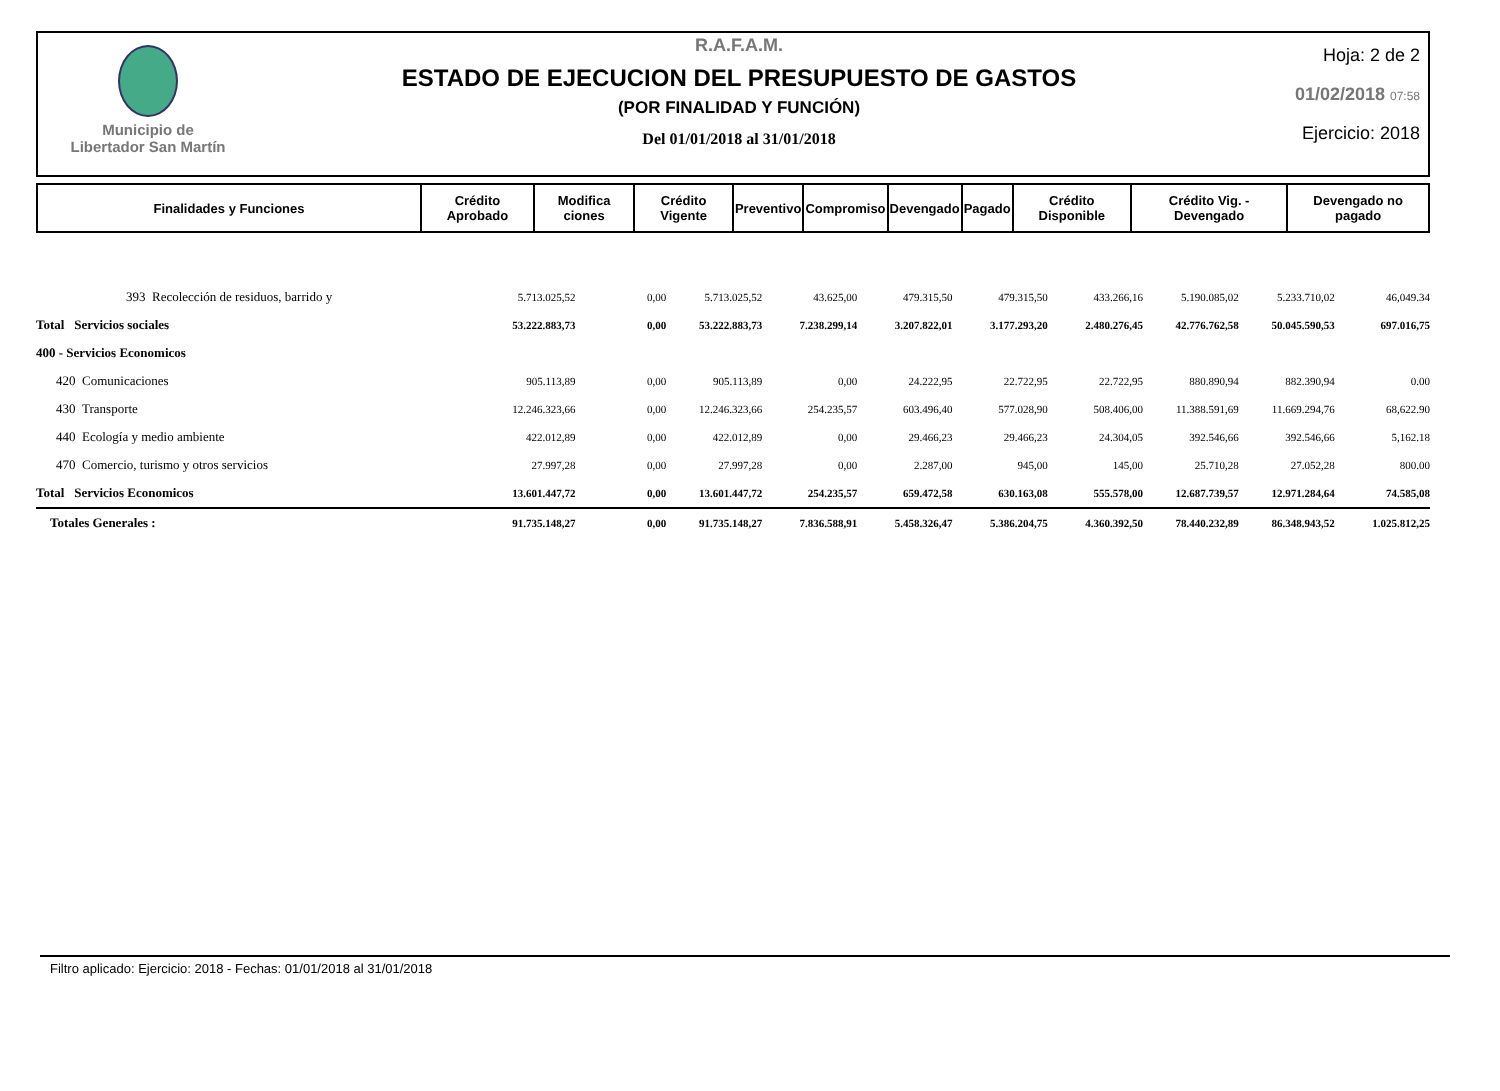Municipio de
Libertador San Martín
R.A.F.A.M.
ESTADO DE EJECUCION DEL PRESUPUESTO DE GASTOS
(POR FINALIDAD Y FUNCIÓN)
Del 01/01/2018 al 31/01/2018
Hoja: 2 de 2
01/02/2018 07:58
Ejercicio: 2018
| Finalidades y Funciones | Crédito Aprobado | Modifica ciones | Crédito Vigente | Preventivo | Compromiso | Devengado | Pagado | Crédito Disponible | Crédito Vig. - Devengado | Devengado no pagado |
| --- | --- | --- | --- | --- | --- | --- | --- | --- | --- | --- |
| 393 Recolección de residuos, barrido y | 5.713.025,52 | 0,00 | 5.713.025,52 | 43.625,00 | 479.315,50 | 479.315,50 | 433.266,16 | 5.190.085,02 | 5.233.710,02 | 46,049.34 |
| Total Servicios sociales | 53.222.883,73 | 0,00 | 53.222.883,73 | 7.238.299,14 | 3.207.822,01 | 3.177.293,20 | 2.480.276,45 | 42.776.762,58 | 50.045.590,53 | 697.016,75 |
| 400 - Servicios Economicos | | | | | | | | | | |
| 420 Comunicaciones | 905.113,89 | 0,00 | 905.113,89 | 0,00 | 24.222,95 | 22.722,95 | 22.722,95 | 880.890,94 | 882.390,94 | 0.00 |
| 430 Transporte | 12.246.323,66 | 0,00 | 12.246.323,66 | 254.235,57 | 603.496,40 | 577.028,90 | 508.406,00 | 11.388.591,69 | 11.669.294,76 | 68,622.90 |
| 440 Ecología y medio ambiente | 422.012,89 | 0,00 | 422.012,89 | 0,00 | 29.466,23 | 29.466,23 | 24.304,05 | 392.546,66 | 392.546,66 | 5,162.18 |
| 470 Comercio, turismo y otros servicios | 27.997,28 | 0,00 | 27.997,28 | 0,00 | 2.287,00 | 945,00 | 145,00 | 25.710,28 | 27.052,28 | 800.00 |
| Total Servicios Economicos | 13.601.447,72 | 0,00 | 13.601.447,72 | 254.235,57 | 659.472,58 | 630.163,08 | 555.578,00 | 12.687.739,57 | 12.971.284,64 | 74.585,08 |
| Totales Generales : | 91.735.148,27 | 0,00 | 91.735.148,27 | 7.836.588,91 | 5.458.326,47 | 5.386.204,75 | 4.360.392,50 | 78.440.232,89 | 86.348.943,52 | 1.025.812,25 |
Filtro aplicado: Ejercicio: 2018 - Fechas: 01/01/2018 al 31/01/2018